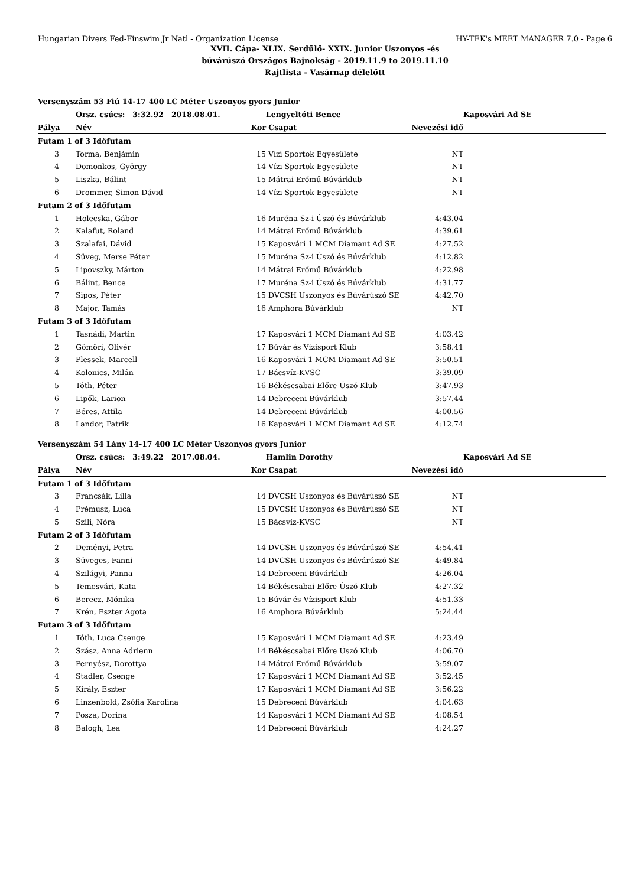Hungarian Divers Fed-Finswim Jr Natl - Organization License HY-TEK's MEET MANAGER 7.0 - Page 6
XVII. Cápa- XLIX. Serdülő- XXIX. Junior Uszonyos -és
búvárúszó Országos Bajnokság - 2019.11.9 to 2019.11.10
Rajtlista - Vasárnap délelőtt
| Versenyszám 53 Fiú 14-17 400 LC Méter Uszonyos gyors Junior | | | | | |
| | Orsz. csúcs: 3:32.92 2018.08.01. | | Lengyeltóti Bence | | Kaposvári Ad SE |
| Pálya | Név | Kor | Csapat | Nevezési idő | |
| Futam 1 of 3 Időfutam | | | | | |
| 3 | Torma, Benjámin | 15 | Vízi Sportok Egyesülete | NT | |
| 4 | Domonkos, György | 14 | Vízi Sportok Egyesülete | NT | |
| 5 | Liszka, Bálint | 15 | Mátrai Erőmű Búvárklub | NT | |
| 6 | Drommer, Simon Dávid | 14 | Vízi Sportok Egyesülete | NT | |
| Futam 2 of 3 Időfutam | | | | | |
| 1 | Holecska, Gábor | 16 | Muréna Sz-i Úszó és Búvárklub | 4:43.04 | |
| 2 | Kalafut, Roland | 14 | Mátrai Erőmű Búvárklub | 4:39.61 | |
| 3 | Szalafai, Dávid | 15 | Kaposvári 1 MCM Diamant Ad SE | 4:27.52 | |
| 4 | Süveg, Merse Péter | 15 | Muréna Sz-i Úszó és Búvárklub | 4:12.82 | |
| 5 | Lipovszky, Márton | 14 | Mátrai Erőmű Búvárklub | 4:22.98 | |
| 6 | Bálint, Bence | 17 | Muréna Sz-i Úszó és Búvárklub | 4:31.77 | |
| 7 | Sipos, Péter | 15 | DVCSH Uszonyos és Búvárúszó SE | 4:42.70 | |
| 8 | Major, Tamás | 16 | Amphora Búvárklub | NT | |
| Futam 3 of 3 Időfutam | | | | | |
| 1 | Tasnádi, Martin | 17 | Kaposvári 1 MCM Diamant Ad SE | 4:03.42 | |
| 2 | Gömöri, Olivér | 17 | Búvár és Vízisport Klub | 3:58.41 | |
| 3 | Plessek, Marcell | 16 | Kaposvári 1 MCM Diamant Ad SE | 3:50.51 | |
| 4 | Kolonics, Milán | 17 | Bácsvíz-KVSC | 3:39.09 | |
| 5 | Tóth, Péter | 16 | Békéscsabai Előre Úszó Klub | 3:47.93 | |
| 6 | Lipők, Larion | 14 | Debreceni Búvárklub | 3:57.44 | |
| 7 | Béres, Attila | 14 | Debreceni Búvárklub | 4:00.56 | |
| 8 | Landor, Patrik | 16 | Kaposvári 1 MCM Diamant Ad SE | 4:12.74 | |
| Versenyszám 54 Lány 14-17 400 LC Méter Uszonyos gyors Junior | | | | | |
| | Orsz. csúcs: 3:49.22 2017.08.04. | | Hamlin Dorothy | | Kaposvári Ad SE |
| Pálya | Név | Kor | Csapat | Nevezési idő | |
| Futam 1 of 3 Időfutam | | | | | |
| 3 | Francsák, Lilla | 14 | DVCSH Uszonyos és Búvárúszó SE | NT | |
| 4 | Prémusz, Luca | 15 | DVCSH Uszonyos és Búvárúszó SE | NT | |
| 5 | Szili, Nóra | 15 | Bácsvíz-KVSC | NT | |
| Futam 2 of 3 Időfutam | | | | | |
| 2 | Deményi, Petra | 14 | DVCSH Uszonyos és Búvárúszó SE | 4:54.41 | |
| 3 | Süveges, Fanni | 14 | DVCSH Uszonyos és Búvárúszó SE | 4:49.84 | |
| 4 | Szilágyi, Panna | 14 | Debreceni Búvárklub | 4:26.04 | |
| 5 | Temesvári, Kata | 14 | Békéscsabai Előre Úszó Klub | 4:27.32 | |
| 6 | Berecz, Mónika | 15 | Búvár és Vízisport Klub | 4:51.33 | |
| 7 | Krén, Eszter Ágota | 16 | Amphora Búvárklub | 5:24.44 | |
| Futam 3 of 3 Időfutam | | | | | |
| 1 | Tóth, Luca Csenge | 15 | Kaposvári 1 MCM Diamant Ad SE | 4:23.49 | |
| 2 | Szász, Anna Adrienn | 14 | Békéscsabai Előre Úszó Klub | 4:06.70 | |
| 3 | Pernyész, Dorottya | 14 | Mátrai Erőmű Búvárklub | 3:59.07 | |
| 4 | Stadler, Csenge | 17 | Kaposvári 1 MCM Diamant Ad SE | 3:52.45 | |
| 5 | Király, Eszter | 17 | Kaposvári 1 MCM Diamant Ad SE | 3:56.22 | |
| 6 | Linzenbold, Zsófia Karolina | 15 | Debreceni Búvárklub | 4:04.63 | |
| 7 | Posza, Dorina | 14 | Kaposvári 1 MCM Diamant Ad SE | 4:08.54 | |
| 8 | Balogh, Lea | 14 | Debreceni Búvárklub | 4:24.27 | |